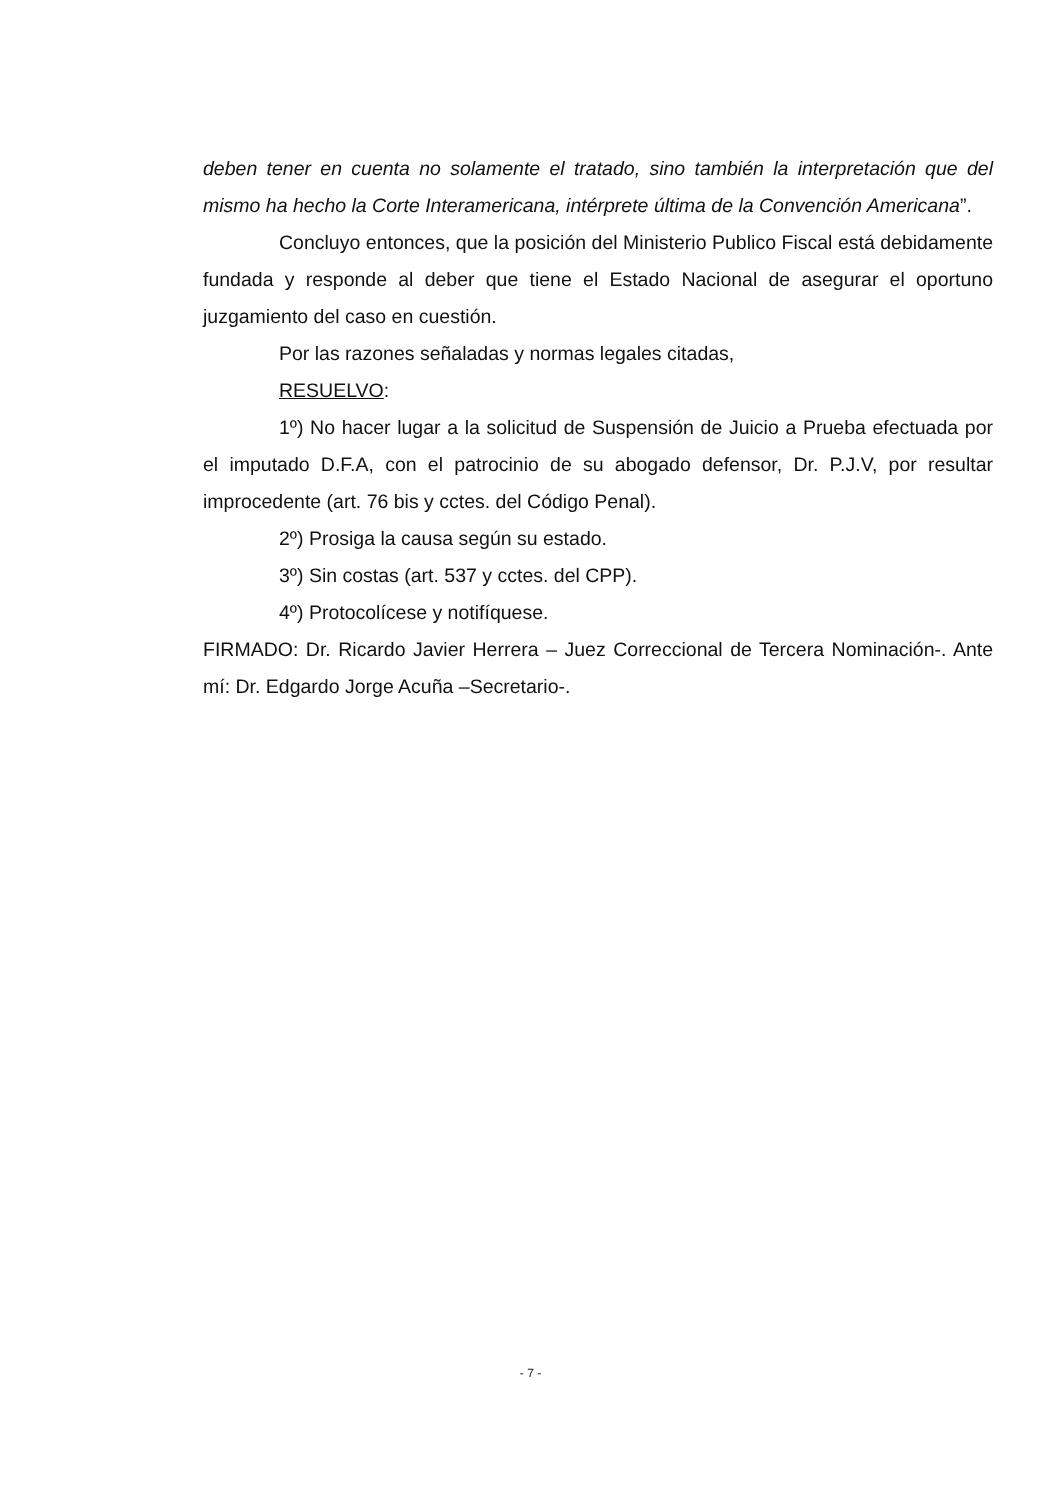deben tener en cuenta no solamente el tratado, sino también la interpretación que del mismo ha hecho la Corte Interamericana, intérprete última de la Convención Americana”.
Concluyo entonces, que la posición del Ministerio Publico Fiscal está debidamente fundada y responde al deber que tiene el Estado Nacional de asegurar el oportuno juzgamiento del caso en cuestión.
Por las razones señaladas y normas legales citadas,
RESUELVO:
1º) No hacer lugar a la solicitud de Suspensión de Juicio a Prueba efectuada por el imputado D.F.A, con el patrocinio de su abogado defensor, Dr. P.J.V, por resultar improcedente (art. 76 bis y cctes. del Código Penal).
2º) Prosiga la causa según su estado.
3º) Sin costas (art. 537 y cctes. del CPP).
4º) Protocolícese y notifíquese.
FIRMADO: Dr. Ricardo Javier Herrera – Juez Correccional de Tercera Nominación-. Ante mí: Dr. Edgardo Jorge Acuña –Secretario-.
- 7 -